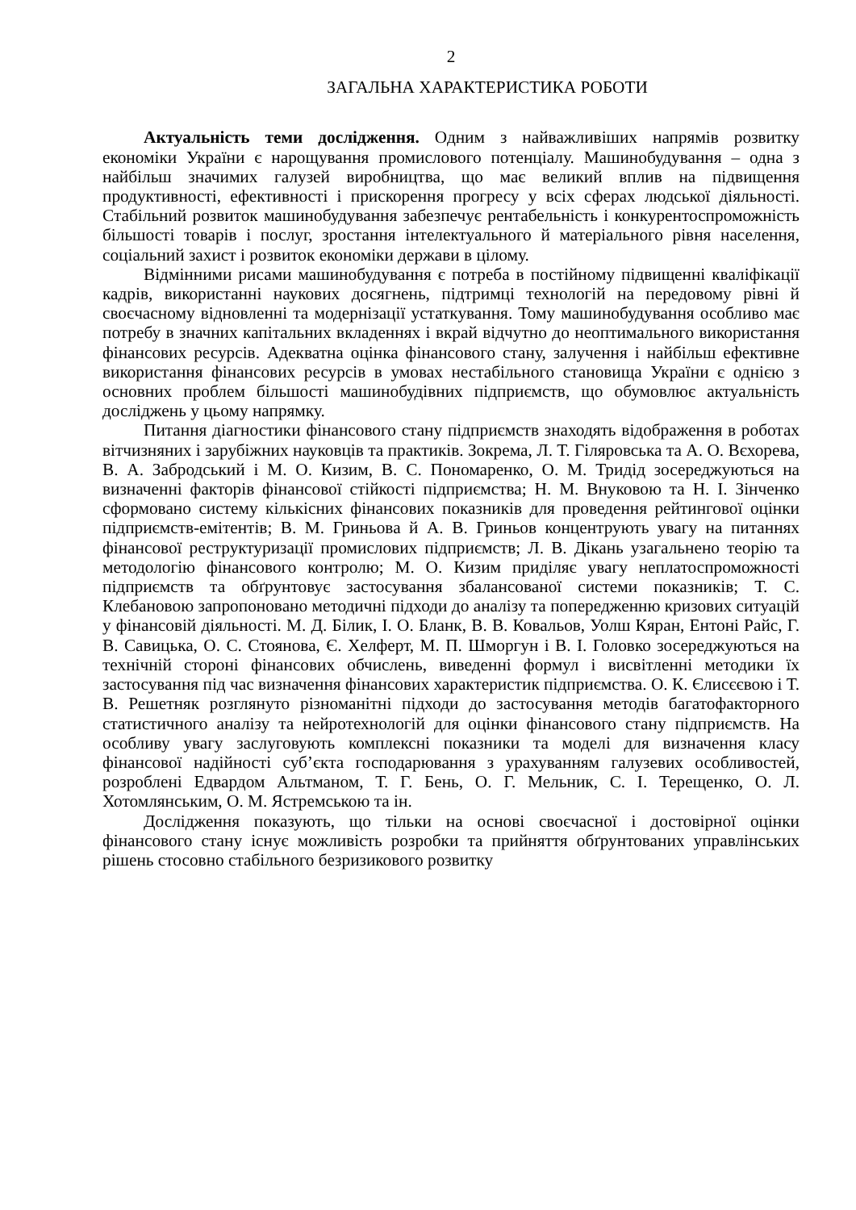2
ЗАГАЛЬНА ХАРАКТЕРИСТИКА РОБОТИ
Актуальність теми дослідження. Одним з найважливіших напрямів розвитку економіки України є нарощування промислового потенціалу. Машинобудування – одна з найбільш значимих галузей виробництва, що має великий вплив на підвищення продуктивності, ефективності і прискорення прогресу у всіх сферах людської діяльності. Стабільний розвиток машинобудування забезпечує рентабельність і конкурентоспроможність більшості товарів і послуг, зростання інтелектуального й матеріального рівня населення, соціальний захист і розвиток економіки держави в цілому.
Відмінними рисами машинобудування є потреба в постійному підвищенні кваліфікації кадрів, використанні наукових досягнень, підтримці технологій на передовому рівні й своєчасному відновленні та модернізації устаткування. Тому машинобудування особливо має потребу в значних капітальних вкладеннях і вкрай відчутно до неоптимального використання фінансових ресурсів. Адекватна оцінка фінансового стану, залучення і найбільш ефективне використання фінансових ресурсів в умовах нестабільного становища України є однією з основних проблем більшості машинобудівних підприємств, що обумовлює актуальність досліджень у цьому напрямку.
Питання діагностики фінансового стану підприємств знаходять відображення в роботах вітчизняних і зарубіжних науковців та практиків. Зокрема, Л. Т. Гіляровська та А. О. Вєхорева, В. А. Забродський і М. О. Кизим, В. С. Пономаренко, О. М. Тридід зосереджуються на визначенні факторів фінансової стійкості підприємства; Н. М. Внуковою та Н. І. Зінченко сформовано систему кількісних фінансових показників для проведення рейтингової оцінки підприємств-емітентів; В. М. Гриньова й А. В. Гриньов концентрують увагу на питаннях фінансової реструктуризації промислових підприємств; Л. В. Дікань узагальнено теорію та методологію фінансового контролю; М. О. Кизим приділяє увагу неплатоспроможності підприємств та обґрунтовує застосування збалансованої системи показників; Т. С. Клебановою запропоновано методичні підходи до аналізу та попередженню кризових ситуацій у фінансовій діяльності. М. Д. Білик, І. О. Бланк, В. В. Ковальов, Уолш Кяран, Ентоні Райс, Г. В. Савицька, О. С. Стоянова, Є. Хелферт, М. П. Шморгун і В. І. Головко зосереджуються на технічній стороні фінансових обчислень, виведенні формул і висвітленні методики їх застосування під час визначення фінансових характеристик підприємства. О. К. Єлисєєвою і Т. В. Решетняк розглянуто різноманітні підходи до застосування методів багатофакторного статистичного аналізу та нейротехнологій для оцінки фінансового стану підприємств. На особливу увагу заслуговують комплексні показники та моделі для визначення класу фінансової надійності суб’єкта господарювання з урахуванням галузевих особливостей, розроблені Едвардом Альтманом, Т. Г. Бень, О. Г. Мельник, С. І. Терещенко, О. Л. Хотомлянським, О. М. Ястремською та ін.
Дослідження показують, що тільки на основі своєчасної і достовірної оцінки фінансового стану існує можливість розробки та прийняття обґрунтованих управлінських рішень стосовно стабільного безризикового розвитку